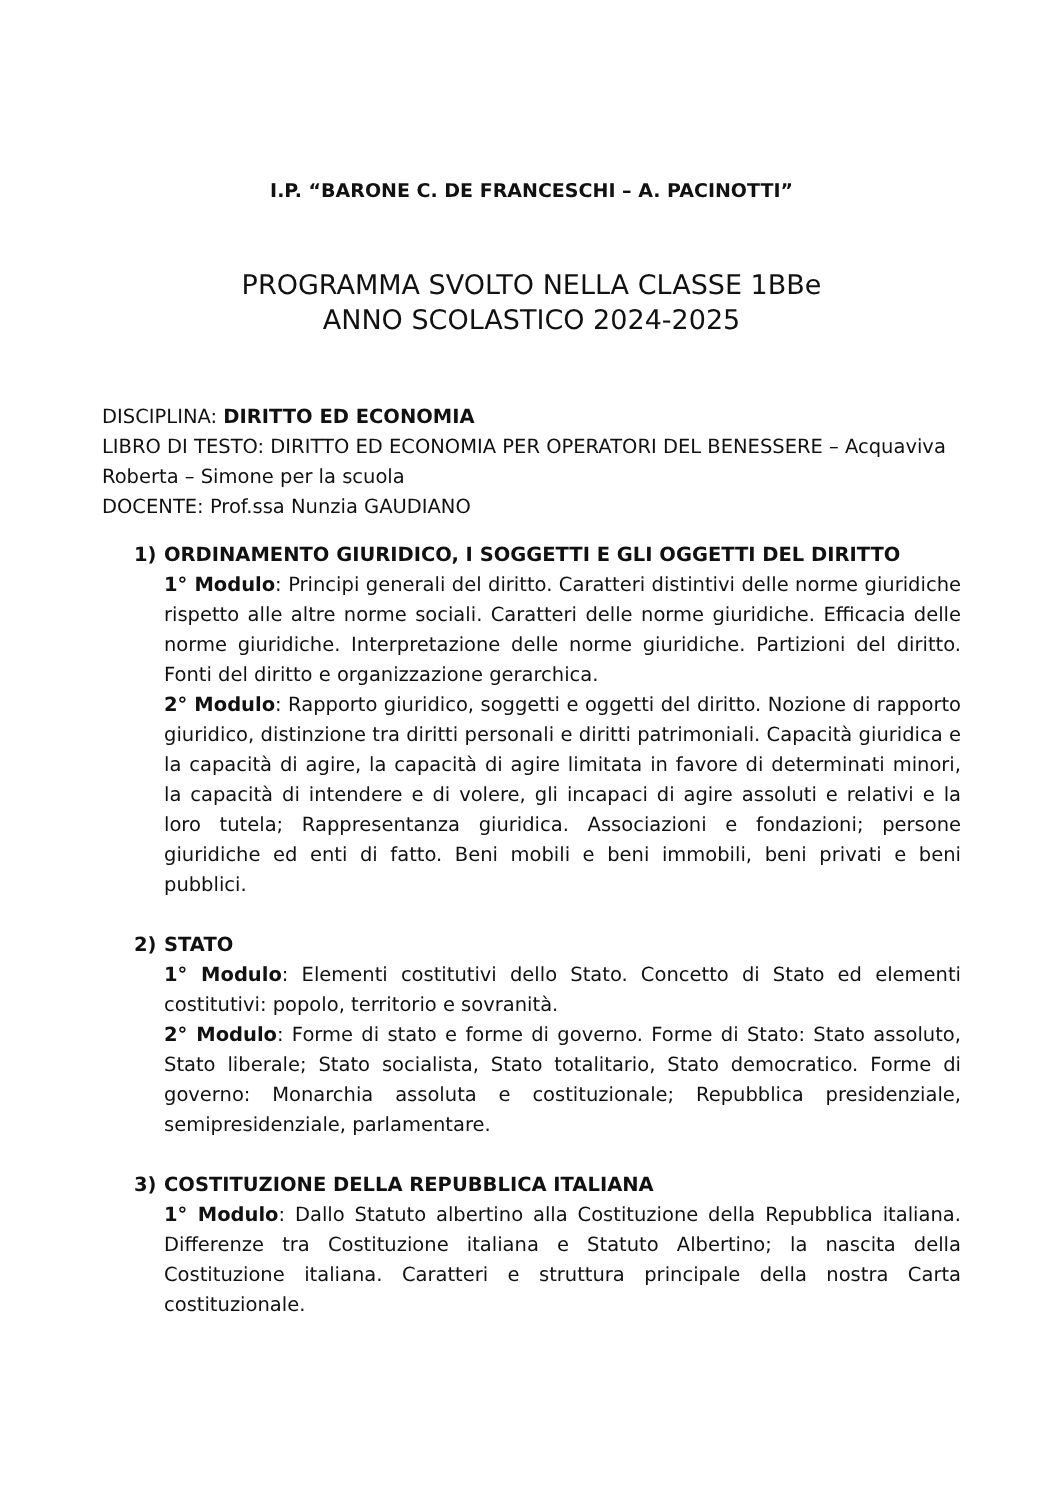I.P. “BARONE C. DE FRANCESCHI – A. PACINOTTI”
PROGRAMMA SVOLTO NELLA CLASSE 1BBe
ANNO SCOLASTICO 2024-2025
DISCIPLINA: DIRITTO ED ECONOMIA
LIBRO DI TESTO: DIRITTO ED ECONOMIA PER OPERATORI DEL BENESSERE – Acquaviva Roberta – Simone per la scuola
DOCENTE: Prof.ssa Nunzia GAUDIANO
1)
ORDINAMENTO GIURIDICO, I SOGGETTI E GLI OGGETTI DEL DIRITTO
1° Modulo: Principi generali del diritto. Caratteri distintivi delle norme giuridiche rispetto alle altre norme sociali. Caratteri delle norme giuridiche. Efficacia delle norme giuridiche. Interpretazione delle norme giuridiche. Partizioni del diritto. Fonti del diritto e organizzazione gerarchica.
2° Modulo: Rapporto giuridico, soggetti e oggetti del diritto. Nozione di rapporto giuridico, distinzione tra diritti personali e diritti patrimoniali. Capacità giuridica e la capacità di agire, la capacità di agire limitata in favore di determinati minori, la capacità di intendere e di volere, gli incapaci di agire assoluti e relativi e la loro tutela; Rappresentanza giuridica. Associazioni e fondazioni; persone giuridiche ed enti di fatto. Beni mobili e beni immobili, beni privati e beni pubblici.
2)
STATO
1° Modulo: Elementi costitutivi dello Stato. Concetto di Stato ed elementi costitutivi: popolo, territorio e sovranità.
2° Modulo: Forme di stato e forme di governo. Forme di Stato: Stato assoluto, Stato liberale; Stato socialista, Stato totalitario, Stato democratico. Forme di governo: Monarchia assoluta e costituzionale; Repubblica presidenziale, semipresidenziale, parlamentare.
3)
COSTITUZIONE DELLA REPUBBLICA ITALIANA
1° Modulo: Dallo Statuto albertino alla Costituzione della Repubblica italiana. Differenze tra Costituzione italiana e Statuto Albertino; la nascita della Costituzione italiana. Caratteri e struttura principale della nostra Carta costituzionale.